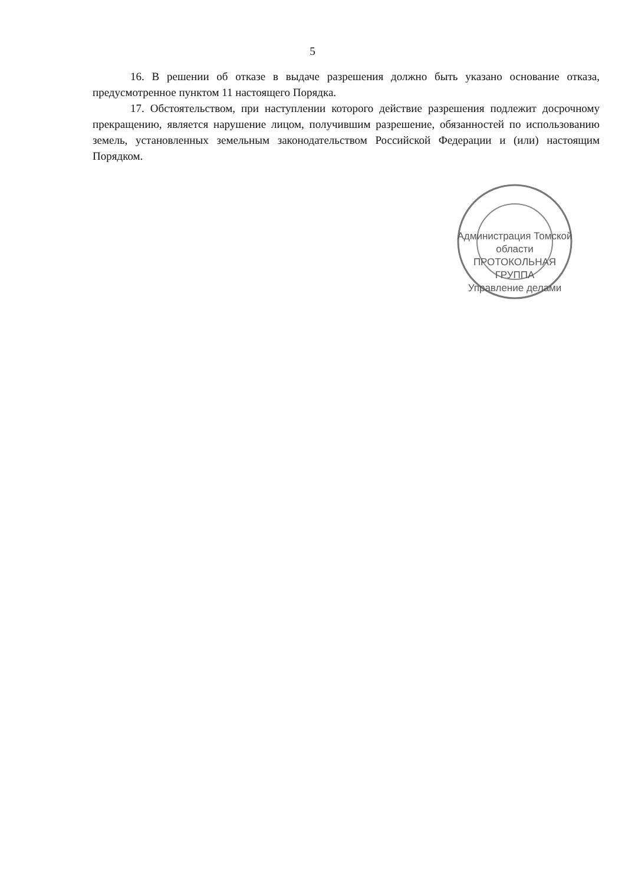5
16. В решении об отказе в выдаче разрешения должно быть указано основание отказа, предусмотренное пунктом 11 настоящего Порядка.
17. Обстоятельством, при наступлении которого действие разрешения подлежит досрочному прекращению, является нарушение лицом, получившим разрешение, обязанностей по использованию земель, установленных земельным законодательством Российской Федерации и (или) настоящим Порядком.
Администрация Томской области
ПРОТОКОЛЬНАЯ
ГРУППА
Управление делами